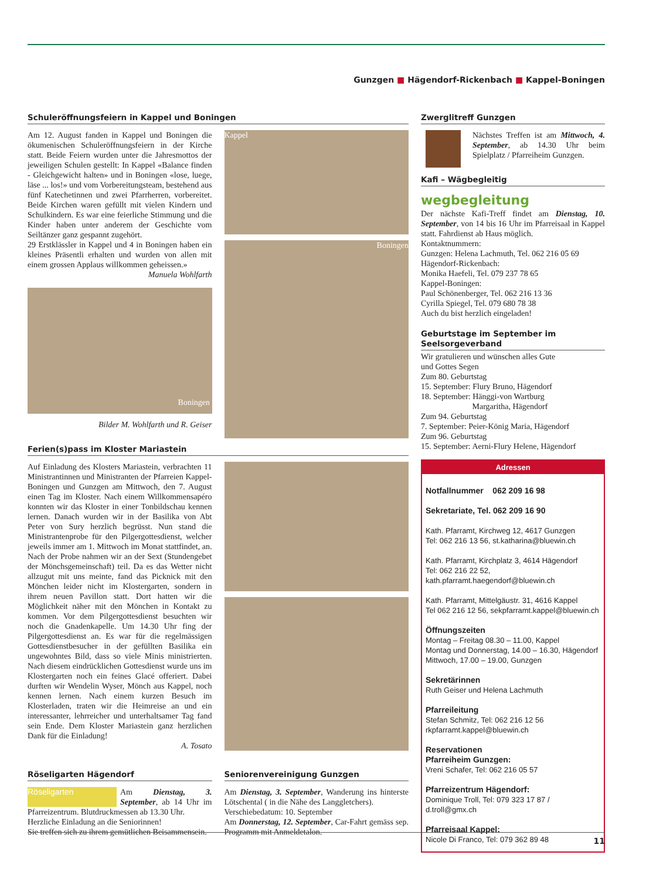Gunzgen ■ Hägendorf-Rickenbach ■ Kappel-Boningen
Schuleröffnungsfeiern in Kappel und Boningen
Am 12. August fanden in Kappel und Boningen die ökumenischen Schuleröffnungsfeiern in der Kirche statt. Beide Feiern wurden unter die Jahresmottos der jeweiligen Schulen gestellt: In Kappel «Balance finden - Gleichgewicht halten» und in Boningen «lose, luege, läse ... los!» und vom Vorbereitungsteam, bestehend aus fünf Katechetinnen und zwei Pfarrherren, vorbereitet. Beide Kirchen waren gefüllt mit vielen Kindern und Schulkindern. Es war eine feierliche Stimmung und die Kinder haben unter anderem der Geschichte vom Seiltänzer ganz gespannt zugehört.
29 Erstklässler in Kappel und 4 in Boningen haben ein kleines Präsentli erhalten und wurden von allen mit einem grossen Applaus willkommen geheissen.»
Manuela Wohlfarth
Boningen
Bilder M. Wohlfarth und R. Geiser
Kappel
Boningen
Ferien(s)pass im Kloster Mariastein
Auf Einladung des Klosters Mariastein, verbrachten 11 Ministrantinnen und Ministranten der Pfarreien Kappel-Boningen und Gunzgen am Mittwoch, den 7. August einen Tag im Kloster. Nach einem Willkommensapéro konnten wir das Kloster in einer Tonbildschau kennen lernen. Danach wurden wir in der Basilika von Abt Peter von Sury herzlich begrüsst. Nun stand die Ministrantenprobe für den Pilgergottesdienst, welcher jeweils immer am 1. Mittwoch im Monat stattfindet, an. Nach der Probe nahmen wir an der Sext (Stundengebet der Mönchsgemeinschaft) teil. Da es das Wetter nicht allzugut mit uns meinte, fand das Picknick mit den Mönchen leider nicht im Klostergarten, sondern in ihrem neuen Pavillon statt. Dort hatten wir die Möglichkeit näher mit den Mönchen in Kontakt zu kommen. Vor dem Pilgergottesdienst besuchten wir noch die Gnadenkapelle. Um 14.30 Uhr fing der Pilgergottesdienst an. Es war für die regelmässigen Gottesdienstbesucher in der gefüllten Basilika ein ungewohntes Bild, dass so viele Minis ministrierten. Nach diesem eindrücklichen Gottesdienst wurde uns im Klostergarten noch ein feines Glacé offeriert. Dabei durften wir Wendelin Wyser, Mönch aus Kappel, noch kennen lernen. Nach einem kurzen Besuch im Klosterladen, traten wir die Heimreise an und ein interessanter, lehrreicher und unterhaltsamer Tag fand sein Ende. Dem Kloster Mariastein ganz herzlichen Dank für die Einladung!
A. Tosato
Röseligarten Hägendorf
Röseligarten Am Dienstag, 3. September, ab 14 Uhr im Pfarreizentrum. Blutdruckmessen ab 13.30 Uhr.
Herzliche Einladung an die Seniorinnen!
Sie treffen sich zu ihrem gemütlichen Beisammensein.
Seniorenvereinigung Gunzgen
Am Dienstag, 3. September, Wanderung ins hinterste Lötschental ( in die Nähe des Langgletchers).
Verschiebedatum: 10. September
Am Donnerstag, 12. September, Car-Fahrt gemäss sep. Programm mit Anmeldetalon.
Zwerglitreff Gunzgen
Nächstes Treffen ist am Mittwoch, 4. September, ab 14.30 Uhr beim Spielplatz / Pfarreiheim Gunzgen.
Kafi – Wägbegleitig
wegbegleitung
Der nächste Kafi-Treff findet am Dienstag, 10. September, von 14 bis 16 Uhr im Pfarreisaal in Kappel statt. Fahrdienst ab Haus möglich.
Kontaktnummern:
Gunzgen: Helena Lachmuth, Tel. 062 216 05 69
Hägendorf-Rickenbach:
Monika Haefeli, Tel. 079 237 78 65
Kappel-Boningen:
Paul Schönenberger, Tel. 062 216 13 36
Cyrilla Spiegel, Tel. 079 680 78 38
Auch du bist herzlich eingeladen!
Geburtstage im September im Seelsorgeverband
Wir gratulieren und wünschen alles Gute
und Gottes Segen
Zum 80. Geburtstag
15. September: Flury Bruno, Hägendorf
18. September: Hänggi-von Wartburg
Margaritha, Hägendorf
Zum 94. Geburtstag
7. September: Peier-König Maria, Hägendorf
Zum 96. Geburtstag
15. September: Aerni-Flury Helene, Hägendorf
Adressen
Notfallnummer 062 209 16 98
Sekretariate, Tel. 062 209 16 90
Kath. Pfarramt, Kirchweg 12, 4617 Gunzgen
Tel: 062 216 13 56, st.katharina@bluewin.ch
Kath. Pfarramt, Kirchplatz 3, 4614 Hägendorf
Tel: 062 216 22 52,
kath.pfarramt.haegendorf@bluewin.ch
Kath. Pfarramt, Mittelgäustr. 31, 4616 Kappel
Tel 062 216 12 56, sekpfarramt.kappel@bluewin.ch
Öffnungszeiten
Montag – Freitag 08.30 – 11.00, Kappel
Montag und Donnerstag, 14.00 – 16.30, Hägendorf
Mittwoch, 17.00 – 19.00, Gunzgen
Sekretärinnen
Ruth Geiser und Helena Lachmuth
Pfarreileitung
Stefan Schmitz, Tel: 062 216 12 56
rkpfarramt.kappel@bluewin.ch
Reservationen
Pfarreiheim Gunzgen:
Vreni Schafer, Tel: 062 216 05 57
Pfarreizentrum Hägendorf:
Dominique Troll, Tel: 079 323 17 87 / d.troll@gmx.ch
Pfarreisaal Kappel:
Nicole Di Franco, Tel: 079 362 89 48
11